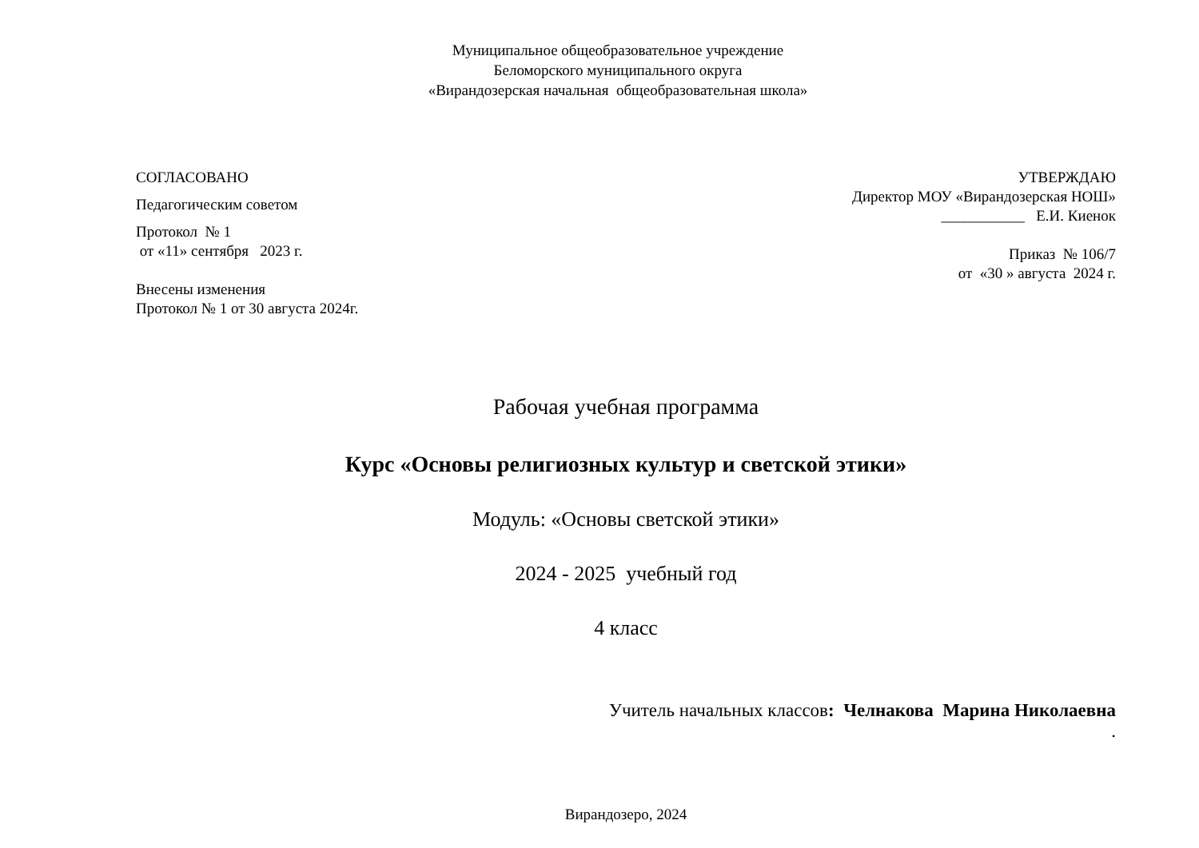Муниципальное общеобразовательное учреждение
Беломорского муниципального округа
«Вирандозерская начальная общеобразовательная школа»
СОГЛАСОВАНО
Педагогическим советом
Протокол № 1
от «11» сентября 2023 г.
Внесены изменения
Протокол № 1 от 30 августа 2024г.
УТВЕРЖДАЮ
Директор МОУ «Вирандозерская НОШ»
___________ Е.И. Киенок
Приказ № 106/7
от «30 » августа 2024 г.
Рабочая учебная программа
Курс «Основы религиозных культур и светской этики»
Модуль: «Основы светской этики»
2024 - 2025 учебный год
4 класс
Учитель начальных классов: Челнакова Марина Николаевна
.
Вирандозеро, 2024